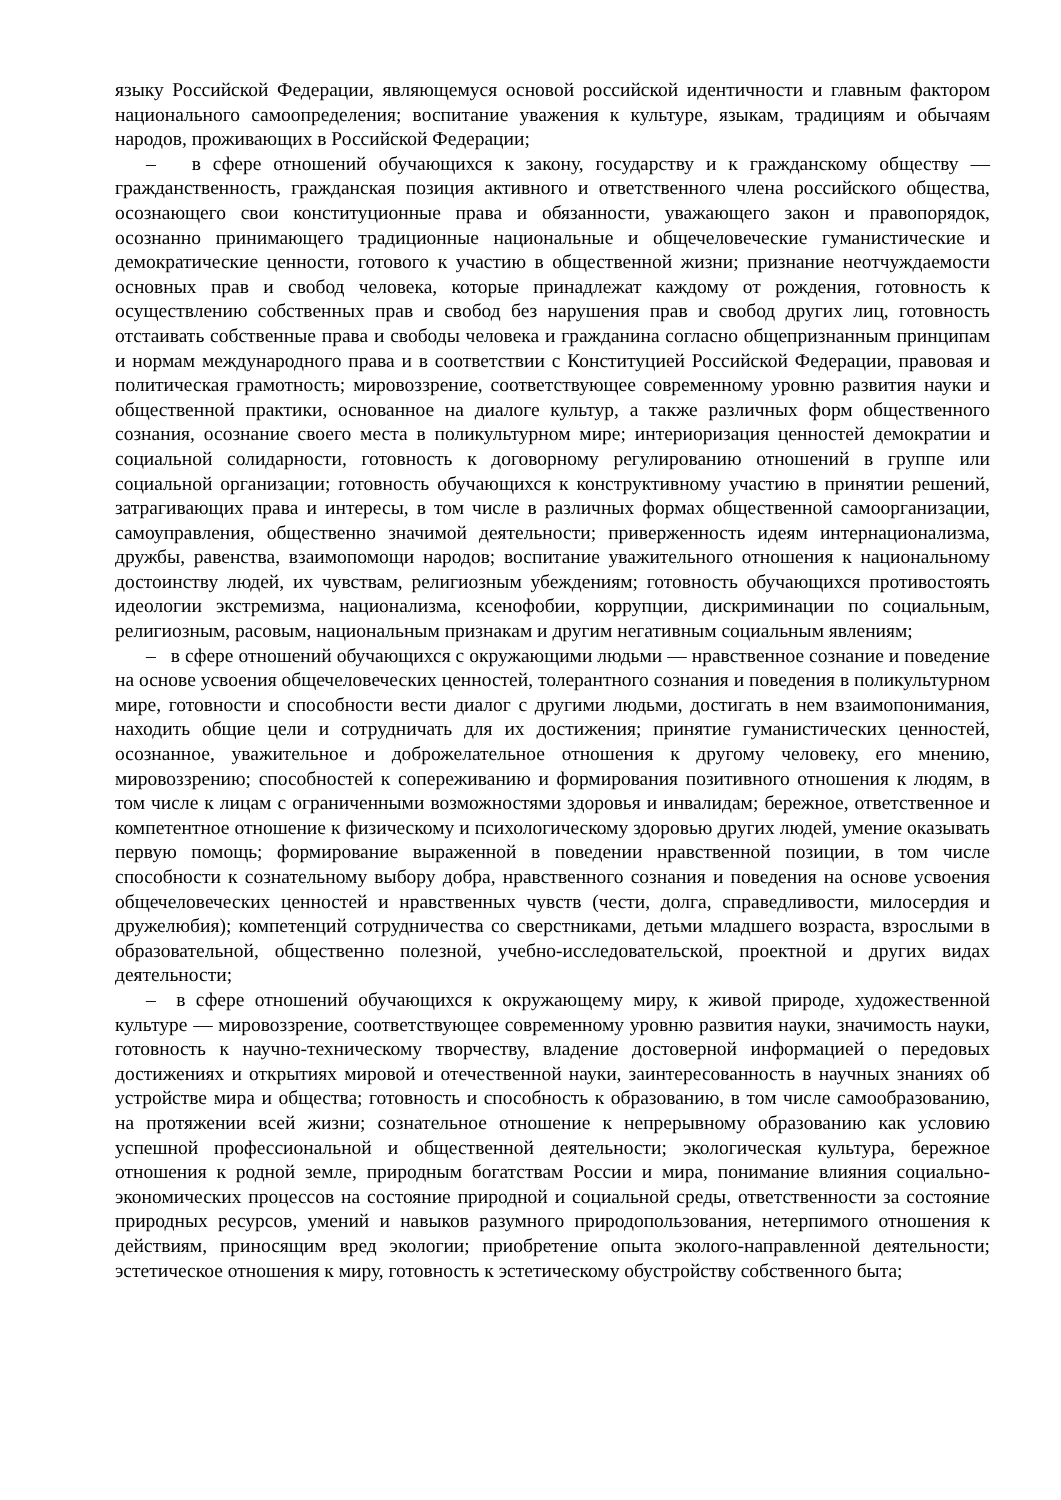языку Российской Федерации, являющемуся основой российской идентичности и главным фактором национального самоопределения; воспитание уважения к культуре, языкам, традициям и обычаям народов, проживающих в Российской Федерации;
– в сфере отношений обучающихся к закону, государству и к гражданскому обществу — гражданственность, гражданская позиция активного и ответственного члена российского общества, осознающего свои конституционные права и обязанности, уважающего закон и правопорядок, осознанно принимающего традиционные национальные и общечеловеческие гуманистические и демократические ценности, готового к участию в общественной жизни; признание неотчуждаемости основных прав и свобод человека, которые принадлежат каждому от рождения, готовность к осуществлению собственных прав и свобод без нарушения прав и свобод других лиц, готовность отстаивать собственные права и свободы человека и гражданина согласно общепризнанным принципам и нормам международного права и в соответствии с Конституцией Российской Федерации, правовая и политическая грамотность; мировоззрение, соответствующее современному уровню развития науки и общественной практики, основанное на диалоге культур, а также различных форм общественного сознания, осознание своего места в поликультурном мире; интериоризация ценностей демократии и социальной солидарности, готовность к договорному регулированию отношений в группе или социальной организации; готовность обучающихся к конструктивному участию в принятии решений, затрагивающих права и интересы, в том числе в различных формах общественной самоорганизации, самоуправления, общественно значимой деятельности; приверженность идеям интернационализма, дружбы, равенства, взаимопомощи народов; воспитание уважительного отношения к национальному достоинству людей, их чувствам, религиозным убеждениям; готовность обучающихся противостоять идеологии экстремизма, национализма, ксенофобии, коррупции, дискриминации по социальным, религиозным, расовым, национальным признакам и другим негативным социальным явлениям;
– в сфере отношений обучающихся с окружающими людьми — нравственное сознание и поведение на основе усвоения общечеловеческих ценностей, толерантного сознания и поведения в поликультурном мире, готовности и способности вести диалог с другими людьми, достигать в нем взаимопонимания, находить общие цели и сотрудничать для их достижения; принятие гуманистических ценностей, осознанное, уважительное и доброжелательное отношения к другому человеку, его мнению, мировоззрению; способностей к сопереживанию и формирования позитивного отношения к людям, в том числе к лицам с ограниченными возможностями здоровья и инвалидам; бережное, ответственное и компетентное отношение к физическому и психологическому здоровью других людей, умение оказывать первую помощь; формирование выраженной в поведении нравственной позиции, в том числе способности к сознательному выбору добра, нравственного сознания и поведения на основе усвоения общечеловеческих ценностей и нравственных чувств (чести, долга, справедливости, милосердия и дружелюбия); компетенций сотрудничества со сверстниками, детьми младшего возраста, взрослыми в образовательной, общественно полезной, учебно-исследовательской, проектной и других видах деятельности;
– в сфере отношений обучающихся к окружающему миру, к живой природе, художественной культуре — мировоззрение, соответствующее современному уровню развития науки, значимость науки, готовность к научно-техническому творчеству, владение достоверной информацией о передовых достижениях и открытиях мировой и отечественной науки, заинтересованность в научных знаниях об устройстве мира и общества; готовность и способность к образованию, в том числе самообразованию, на протяжении всей жизни; сознательное отношение к непрерывному образованию как условию успешной профессиональной и общественной деятельности; экологическая культура, бережное отношения к родной земле, природным богатствам России и мира, понимание влияния социально-экономических процессов на состояние природной и социальной среды, ответственности за состояние природных ресурсов, умений и навыков разумного природопользования, нетерпимого отношения к действиям, приносящим вред экологии; приобретение опыта эколого-направленной деятельности; эстетическое отношения к миру, готовность к эстетическому обустройству собственного быта;